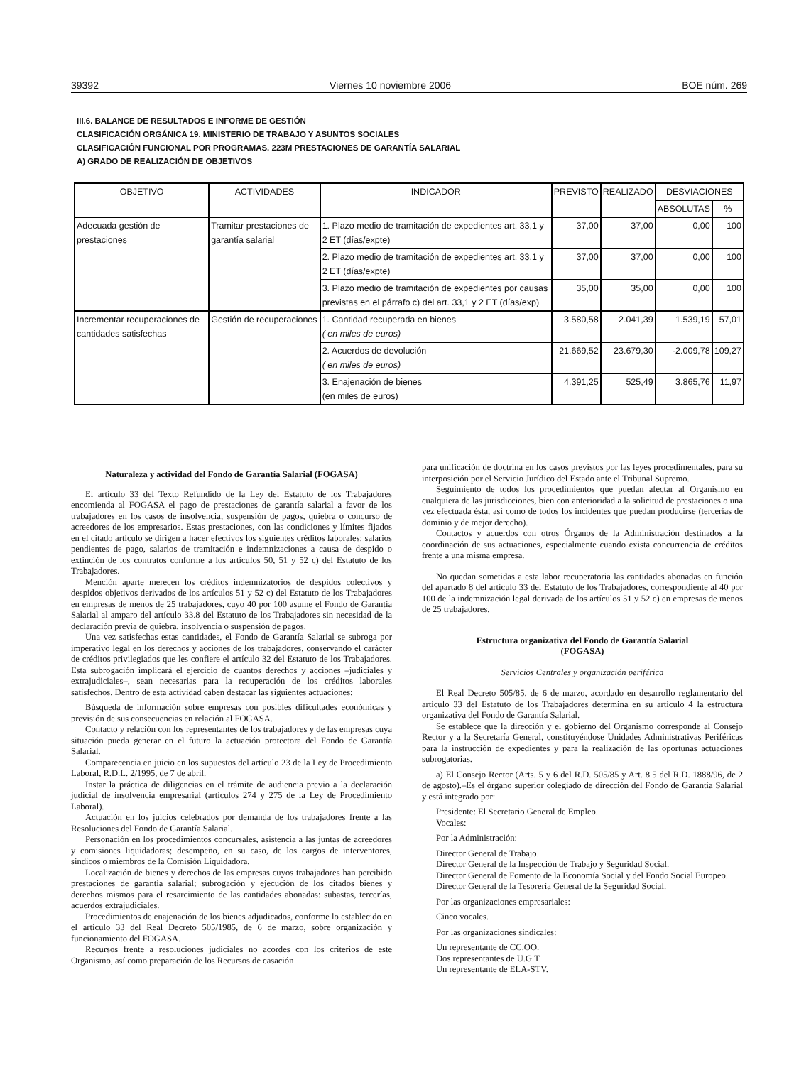39392 Viernes 10 noviembre 2006 BOE núm. 269
III.6. BALANCE DE RESULTADOS E INFORME DE GESTIÓN
CLASIFICACIÓN ORGÁNICA 19. MINISTERIO DE TRABAJO Y ASUNTOS SOCIALES
CLASIFICACIÓN FUNCIONAL POR PROGRAMAS. 223M PRESTACIONES DE GARANTÍA SALARIAL
A) GRADO DE REALIZACIÓN DE OBJETIVOS
| OBJETIVO | ACTIVIDADES | INDICADOR | PREVISTO | REALIZADO | DESVIACIONES | |
| --- | --- | --- | --- | --- | --- | --- |
| | | | | | ABSOLUTAS | % |
| Adecuada gestión de prestaciones | Tramitar prestaciones de garantía salarial | 1. Plazo medio de tramitación de expedientes art. 33,1 y 2 ET (días/expte) | 37,00 | 37,00 | 0,00 | 100 |
| | | 2. Plazo medio de tramitación de expedientes art. 33,1 y 2 ET (días/expte) | 37,00 | 37,00 | 0,00 | 100 |
| | | 3. Plazo medio de tramitación de expedientes por causas previstas en el párrafo c) del art. 33,1 y 2 ET (días/exp) | 35,00 | 35,00 | 0,00 | 100 |
| Incrementar recuperaciones de cantidades satisfechas | Gestión de recuperaciones | 1. Cantidad recuperada en bienes ( en miles de euros) | 3.580,58 | 2.041,39 | 1.539,19 | 57,01 |
| | | 2. Acuerdos de devolución ( en miles de euros) | 21.669,52 | 23.679,30 | -2.009,78 | 109,27 |
| | | 3. Enajenación de bienes (en miles de euros) | 4.391,25 | 525,49 | 3.865,76 | 11,97 |
Naturaleza y actividad del Fondo de Garantía Salarial (FOGASA)
El artículo 33 del Texto Refundido de la Ley del Estatuto de los Trabajadores encomienda al FOGASA el pago de prestaciones de garantía salarial a favor de los trabajadores en los casos de insolvencia, suspensión de pagos, quiebra o concurso de acreedores de los empresarios. Estas prestaciones, con las condiciones y límites fijados en el citado artículo se dirigen a hacer efectivos los siguientes créditos laborales: salarios pendientes de pago, salarios de tramitación e indemnizaciones a causa de despido o extinción de los contratos conforme a los artículos 50, 51 y 52 c) del Estatuto de los Trabajadores.
Mención aparte merecen los créditos indemnizatorios de despidos colectivos y despidos objetivos derivados de los artículos 51 y 52 c) del Estatuto de los Trabajadores en empresas de menos de 25 trabajadores, cuyo 40 por 100 asume el Fondo de Garantía Salarial al amparo del artículo 33.8 del Estatuto de los Trabajadores sin necesidad de la declaración previa de quiebra, insolvencia o suspensión de pagos.
Una vez satisfechas estas cantidades, el Fondo de Garantía Salarial se subroga por imperativo legal en los derechos y acciones de los trabajadores, conservando el carácter de créditos privilegiados que les confiere el artículo 32 del Estatuto de los Trabajadores. Esta subrogación implicará el ejercicio de cuantos derechos y acciones –judiciales y extrajudiciales–, sean necesarias para la recuperación de los créditos laborales satisfechos. Dentro de esta actividad caben destacar las siguientes actuaciones:
Búsqueda de información sobre empresas con posibles dificultades económicas y previsión de sus consecuencias en relación al FOGASA.
Contacto y relación con los representantes de los trabajadores y de las empresas cuya situación pueda generar en el futuro la actuación protectora del Fondo de Garantía Salarial.
Comparecencia en juicio en los supuestos del artículo 23 de la Ley de Procedimiento Laboral, R.D.L. 2/1995, de 7 de abril.
Instar la práctica de diligencias en el trámite de audiencia previo a la declaración judicial de insolvencia empresarial (artículos 274 y 275 de la Ley de Procedimiento Laboral).
Actuación en los juicios celebrados por demanda de los trabajadores frente a las Resoluciones del Fondo de Garantía Salarial.
Personación en los procedimientos concursales, asistencia a las juntas de acreedores y comisiones liquidadoras; desempeño, en su caso, de los cargos de interventores, síndicos o miembros de la Comisión Liquidadora.
Localización de bienes y derechos de las empresas cuyos trabajadores han percibido prestaciones de garantía salarial; subrogación y ejecución de los citados bienes y derechos mismos para el resarcimiento de las cantidades abonadas: subastas, tercerías, acuerdos extrajudiciales.
Procedimientos de enajenación de los bienes adjudicados, conforme lo establecido en el artículo 33 del Real Decreto 505/1985, de 6 de marzo, sobre organización y funcionamiento del FOGASA.
Recursos frente a resoluciones judiciales no acordes con los criterios de este Organismo, así como preparación de los Recursos de casación
para unificación de doctrina en los casos previstos por las leyes procedimentales, para su interposición por el Servicio Jurídico del Estado ante el Tribunal Supremo.
Seguimiento de todos los procedimientos que puedan afectar al Organismo en cualquiera de las jurisdicciones, bien con anterioridad a la solicitud de prestaciones o una vez efectuada ésta, así como de todos los incidentes que puedan producirse (tercerías de dominio y de mejor derecho).
Contactos y acuerdos con otros Órganos de la Administración destinados a la coordinación de sus actuaciones, especialmente cuando exista concurrencia de créditos frente a una misma empresa.
No quedan sometidas a esta labor recuperatoria las cantidades abonadas en función del apartado 8 del artículo 33 del Estatuto de los Trabajadores, correspondiente al 40 por 100 de la indemnización legal derivada de los artículos 51 y 52 c) en empresas de menos de 25 trabajadores.
Estructura organizativa del Fondo de Garantía Salarial
(FOGASA)
Servicios Centrales y organización periférica
El Real Decreto 505/85, de 6 de marzo, acordado en desarrollo reglamentario del artículo 33 del Estatuto de los Trabajadores determina en su artículo 4 la estructura organizativa del Fondo de Garantía Salarial.
Se establece que la dirección y el gobierno del Organismo corresponde al Consejo Rector y a la Secretaría General, constituyéndose Unidades Administrativas Periféricas para la instrucción de expedientes y para la realización de las oportunas actuaciones subrogatorias.
a) El Consejo Rector (Arts. 5 y 6 del R.D. 505/85 y Art. 8.5 del R.D. 1888/96, de 2 de agosto).–Es el órgano superior colegiado de dirección del Fondo de Garantía Salarial y está integrado por:
Presidente: El Secretario General de Empleo.
Vocales:
Por la Administración:
Director General de Trabajo.
Director General de la Inspección de Trabajo y Seguridad Social.
Director General de Fomento de la Economía Social y del Fondo Social Europeo.
Director General de la Tesorería General de la Seguridad Social.
Por las organizaciones empresariales:
Cinco vocales.
Por las organizaciones sindicales:
Un representante de CC.OO.
Dos representantes de U.G.T.
Un representante de ELA-STV.